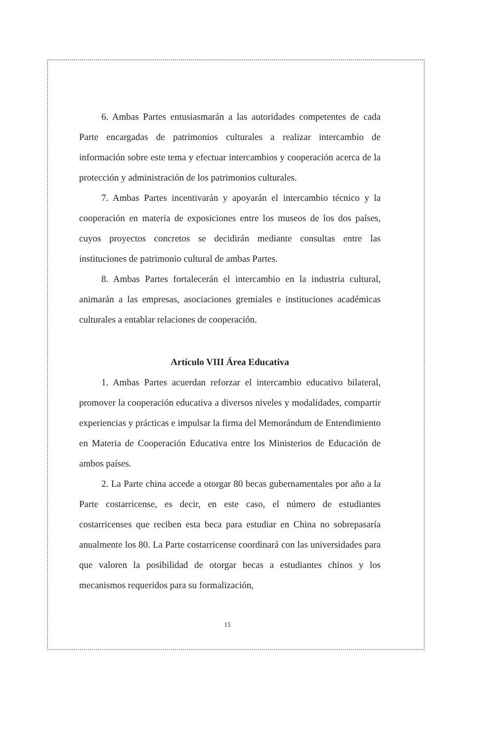6. Ambas Partes entusiasmarán a las autoridades competentes de cada Parte encargadas de patrimonios culturales a realizar intercambio de información sobre este tema y efectuar intercambios y cooperación acerca de la protección y administración de los patrimonios culturales.
7. Ambas Partes incentivarán y apoyarán el intercambio técnico y la cooperación en materia de exposiciones entre los museos de los dos países, cuyos proyectos concretos se decidirán mediante consultas entre las instituciones de patrimonio cultural de ambas Partes.
8. Ambas Partes fortalecerán el intercambio en la industria cultural, animarán a las empresas, asociaciones gremiales e instituciones académicas culturales a entablar relaciones de cooperación.
Artículo VIII Área Educativa
1. Ambas Partes acuerdan reforzar el intercambio educativo bilateral, promover la cooperación educativa a diversos niveles y modalidades, compartir experiencias y prácticas e impulsar la firma del Memorándum de Entendimiento en Materia de Cooperación Educativa entre los Ministerios de Educación de ambos países.
2. La Parte china accede a otorgar 80 becas gubernamentales por año a la Parte costarricense, es decir, en este caso, el número de estudiantes costarricenses que reciben esta beca para estudiar en China no sobrepasaría anualmente los 80. La Parte costarricense coordinará con las universidades para que valoren la posibilidad de otorgar becas a estudiantes chinos y los mecanismos requeridos para su formalización,
15